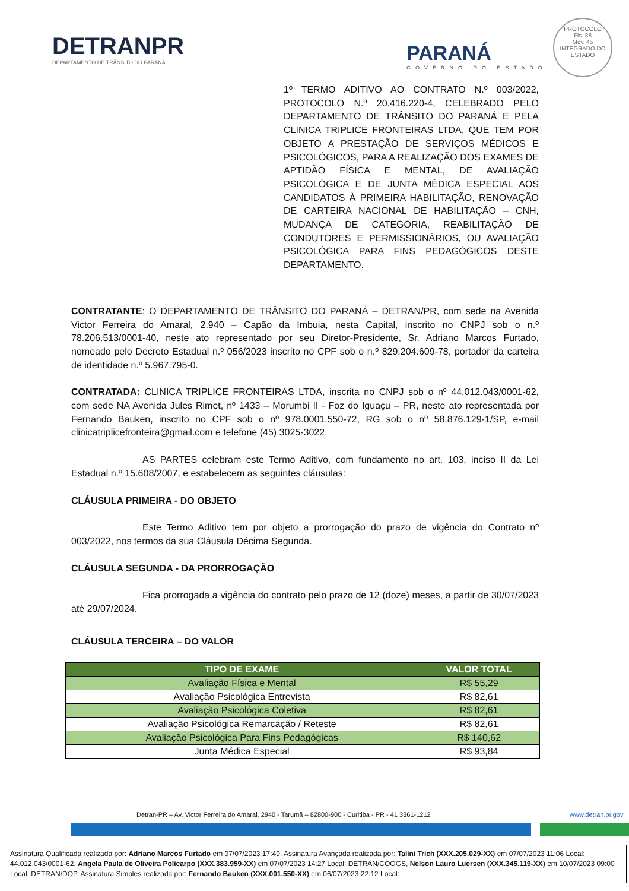DETRANPR
DEPARTAMENTO DE TRÂNSITO DO PARANÁ
PARANÁ
GOVERNO DO ESTADO
PROTOCOLO
Fls. 88
Mov. 45
INTEGRADO DO ESTADO
1º TERMO ADITIVO AO CONTRATO N.º 003/2022, PROTOCOLO N.º 20.416.220-4, CELEBRADO PELO DEPARTAMENTO DE TRÂNSITO DO PARANÁ E PELA CLINICA TRIPLICE FRONTEIRAS LTDA, QUE TEM POR OBJETO A PRESTAÇÃO DE SERVIÇOS MÉDICOS E PSICOLÓGICOS, PARA A REALIZAÇÃO DOS EXAMES DE APTIDÃO FÍSICA E MENTAL, DE AVALIAÇÃO PSICOLÓGICA E DE JUNTA MÉDICA ESPECIAL AOS CANDIDATOS À PRIMEIRA HABILITAÇÃO, RENOVAÇÃO DE CARTEIRA NACIONAL DE HABILITAÇÃO – CNH, MUDANÇA DE CATEGORIA, REABILITAÇÃO DE CONDUTORES E PERMISSIONÁRIOS, OU AVALIAÇÃO PSICOLÓGICA PARA FINS PEDAGÓGICOS DESTE DEPARTAMENTO.
CONTRATANTE: O DEPARTAMENTO DE TRÂNSITO DO PARANÁ – DETRAN/PR, com sede na Avenida Victor Ferreira do Amaral, 2.940 – Capão da Imbuia, nesta Capital, inscrito no CNPJ sob o n.º 78.206.513/0001-40, neste ato representado por seu Diretor-Presidente, Sr. Adriano Marcos Furtado, nomeado pelo Decreto Estadual n.º 056/2023 inscrito no CPF sob o n.º 829.204.609-78, portador da carteira de identidade n.º 5.967.795-0.
CONTRATADA: CLINICA TRIPLICE FRONTEIRAS LTDA, inscrita no CNPJ sob o nº 44.012.043/0001-62, com sede NA Avenida Jules Rimet, nº 1433 – Morumbi II - Foz do Iguaçu – PR, neste ato representada por Fernando Bauken, inscrito no CPF sob o nº 978.0001.550-72, RG sob o nº 58.876.129-1/SP, e-mail clinicatriplicefronteira@gmail.com e telefone (45) 3025-3022
AS PARTES celebram este Termo Aditivo, com fundamento no art. 103, inciso II da Lei Estadual n.º 15.608/2007, e estabelecem as seguintes cláusulas:
CLÁUSULA PRIMEIRA - DO OBJETO
Este Termo Aditivo tem por objeto a prorrogação do prazo de vigência do Contrato nº 003/2022, nos termos da sua Cláusula Décima Segunda.
CLÁUSULA SEGUNDA - DA PRORROGAÇÃO
Fica prorrogada a vigência do contrato pelo prazo de 12 (doze) meses, a partir de 30/07/2023 até 29/07/2024.
CLÁUSULA TERCEIRA – DO VALOR
| TIPO DE EXAME | VALOR TOTAL |
| --- | --- |
| Avaliação Física e Mental | R$ 55,29 |
| Avaliação Psicológica Entrevista | R$ 82,61 |
| Avaliação Psicológica Coletiva | R$ 82,61 |
| Avaliação Psicológica Remarcação / Reteste | R$ 82,61 |
| Avaliação Psicológica Para Fins Pedagógicas | R$ 140,62 |
| Junta Médica Especial | R$ 93,84 |
Detran-PR – Av. Victor Ferreira do Amaral, 2940 - Tarumã – 82800-900 - Curitiba - PR - 41 3361-1212
www.detran.pr.gov
Assinatura Qualificada realizada por: Adriano Marcos Furtado em 07/07/2023 17:49. Assinatura Avançada realizada por: Talini Trich (XXX.205.029-XX) em 07/07/2023 11:06 Local: 44.012.043/0001-62, Angela Paula de Oliveira Policarpo (XXX.383.959-XX) em 07/07/2023 14:27 Local: DETRAN/COOGS, Nelson Lauro Luersen (XXX.345.119-XX) em 10/07/2023 09:00 Local: DETRAN/DOP. Assinatura Simples realizada por: Fernando Bauken (XXX.001.550-XX) em 06/07/2023 22:12 Local: